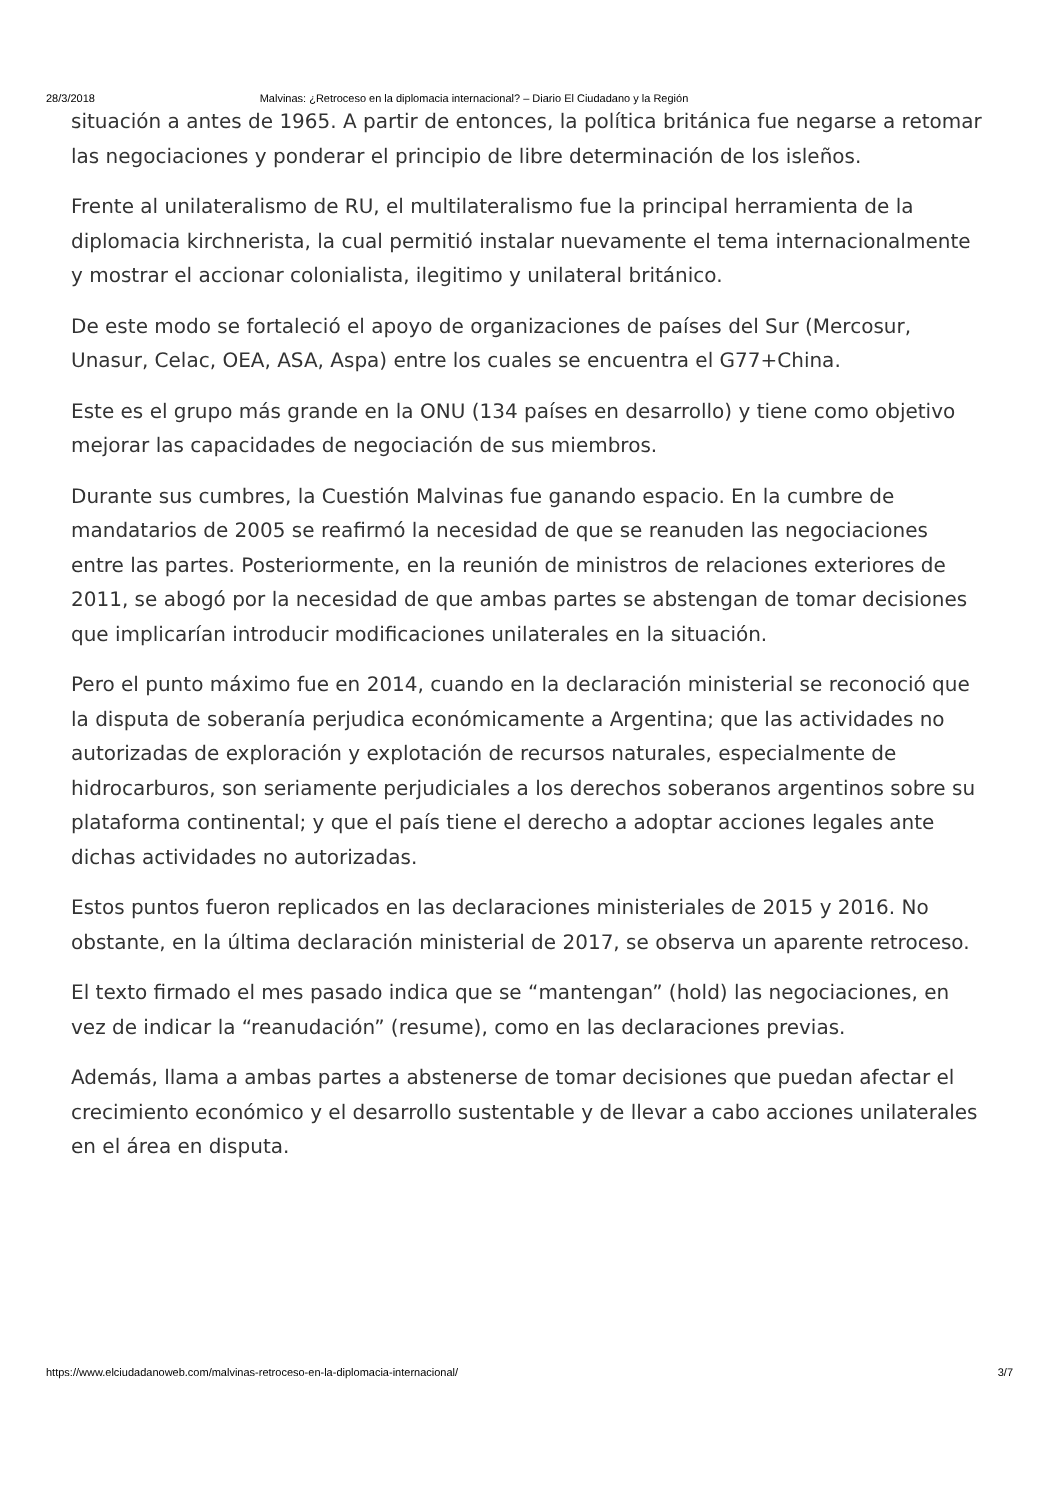28/3/2018 Malvinas: ¿Retroceso en la diplomacia internacional? – Diario El Ciudadano y la Región
situación a antes de 1965. A partir de entonces, la política británica fue negarse a retomar las negociaciones y ponderar el principio de libre determinación de los isleños.
Frente al unilateralismo de RU, el multilateralismo fue la principal herramienta de la diplomacia kirchnerista, la cual permitió instalar nuevamente el tema internacionalmente y mostrar el accionar colonialista, ilegitimo y unilateral británico.
De este modo se fortaleció el apoyo de organizaciones de países del Sur (Mercosur, Unasur, Celac, OEA, ASA, Aspa) entre los cuales se encuentra el G77+China.
Este es el grupo más grande en la ONU (134 países en desarrollo) y tiene como objetivo mejorar las capacidades de negociación de sus miembros.
Durante sus cumbres, la Cuestión Malvinas fue ganando espacio. En la cumbre de mandatarios de 2005 se reafirmó la necesidad de que se reanuden las negociaciones entre las partes. Posteriormente, en la reunión de ministros de relaciones exteriores de 2011, se abogó por la necesidad de que ambas partes se abstengan de tomar decisiones que implicarían introducir modificaciones unilaterales en la situación.
Pero el punto máximo fue en 2014, cuando en la declaración ministerial se reconoció que la disputa de soberanía perjudica económicamente a Argentina; que las actividades no autorizadas de exploración y explotación de recursos naturales, especialmente de hidrocarburos, son seriamente perjudiciales a los derechos soberanos argentinos sobre su plataforma continental; y que el país tiene el derecho a adoptar acciones legales ante dichas actividades no autorizadas.
Estos puntos fueron replicados en las declaraciones ministeriales de 2015 y 2016. No obstante, en la última declaración ministerial de 2017, se observa un aparente retroceso.
El texto firmado el mes pasado indica que se “mantengan” (hold) las negociaciones, en vez de indicar la “reanudación” (resume), como en las declaraciones previas.
Además, llama a ambas partes a abstenerse de tomar decisiones que puedan afectar el crecimiento económico y el desarrollo sustentable y de llevar a cabo acciones unilaterales en el área en disputa.
https://www.elciudadanoweb.com/malvinas-retroceso-en-la-diplomacia-internacional/ 3/7